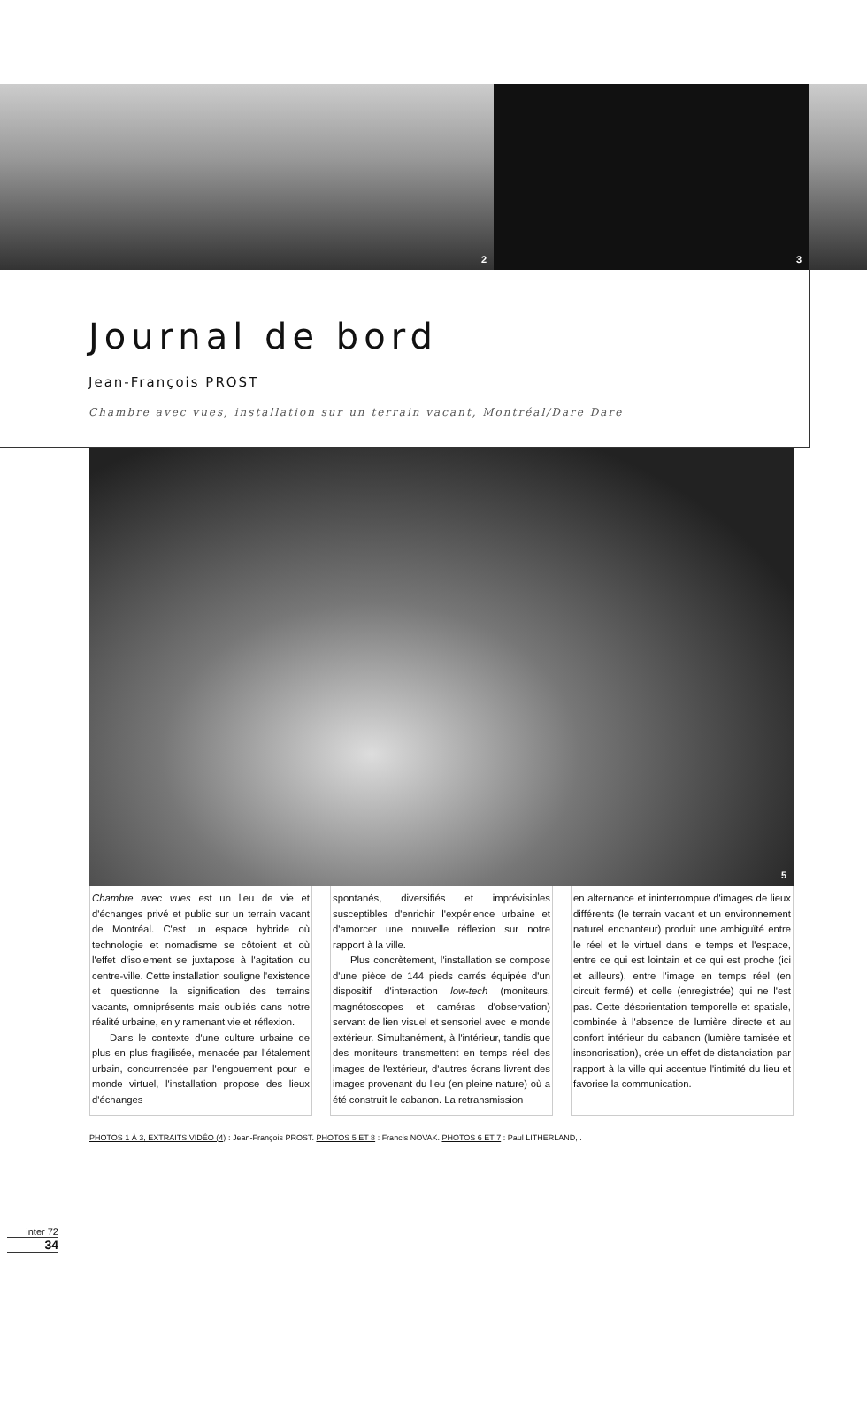2
3
Journal de bord
Jean-François PROST
Chambre avec vues, installation sur un terrain vacant, Montréal/Dare Dare
5
Chambre avec vues est un lieu de vie et d'échanges privé et public sur un terrain vacant de Montréal. C'est un espace hybride où technologie et nomadisme se côtoient et où l'effet d'isolement se juxtapose à l'agitation du centre-ville. Cette installation souligne l'existence et questionne la signification des terrains vacants, omniprésents mais oubliés dans notre réalité urbaine, en y ramenant vie et réflexion.
Dans le contexte d'une culture urbaine de plus en plus fragilisée, menacée par l'étalement urbain, concurrencée par l'engouement pour le monde virtuel, l'installation propose des lieux d'échanges
spontanés, diversifiés et imprévisibles susceptibles d'enrichir l'expérience urbaine et d'amorcer une nouvelle réflexion sur notre rapport à la ville.
Plus concrètement, l'installation se compose d'une pièce de 144 pieds carrés équipée d'un dispositif d'interaction low-tech (moniteurs, magnétoscopes et caméras d'observation) servant de lien visuel et sensoriel avec le monde extérieur. Simultanément, à l'intérieur, tandis que des moniteurs transmettent en temps réel des images de l'extérieur, d'autres écrans livrent des images provenant du lieu (en pleine nature) où a été construit le cabanon. La retransmission
en alternance et ininterrompue d'images de lieux différents (le terrain vacant et un environnement naturel enchanteur) produit une ambiguïté entre le réel et le virtuel dans le temps et l'espace, entre ce qui est lointain et ce qui est proche (ici et ailleurs), entre l'image en temps réel (en circuit fermé) et celle (enregistrée) qui ne l'est pas. Cette désorientation temporelle et spatiale, combinée à l'absence de lumière directe et au confort intérieur du cabanon (lumière tamisée et insonorisation), crée un effet de distanciation par rapport à la ville qui accentue l'intimité du lieu et favorise la communication.
PHOTOS 1 À 3, EXTRAITS VIDÉO (4) : Jean-François PROST. PHOTOS 5 ET 8 : Francis NOVAK. PHOTOS 6 ET 7 : Paul LITHERLAND, .
inter 72
34